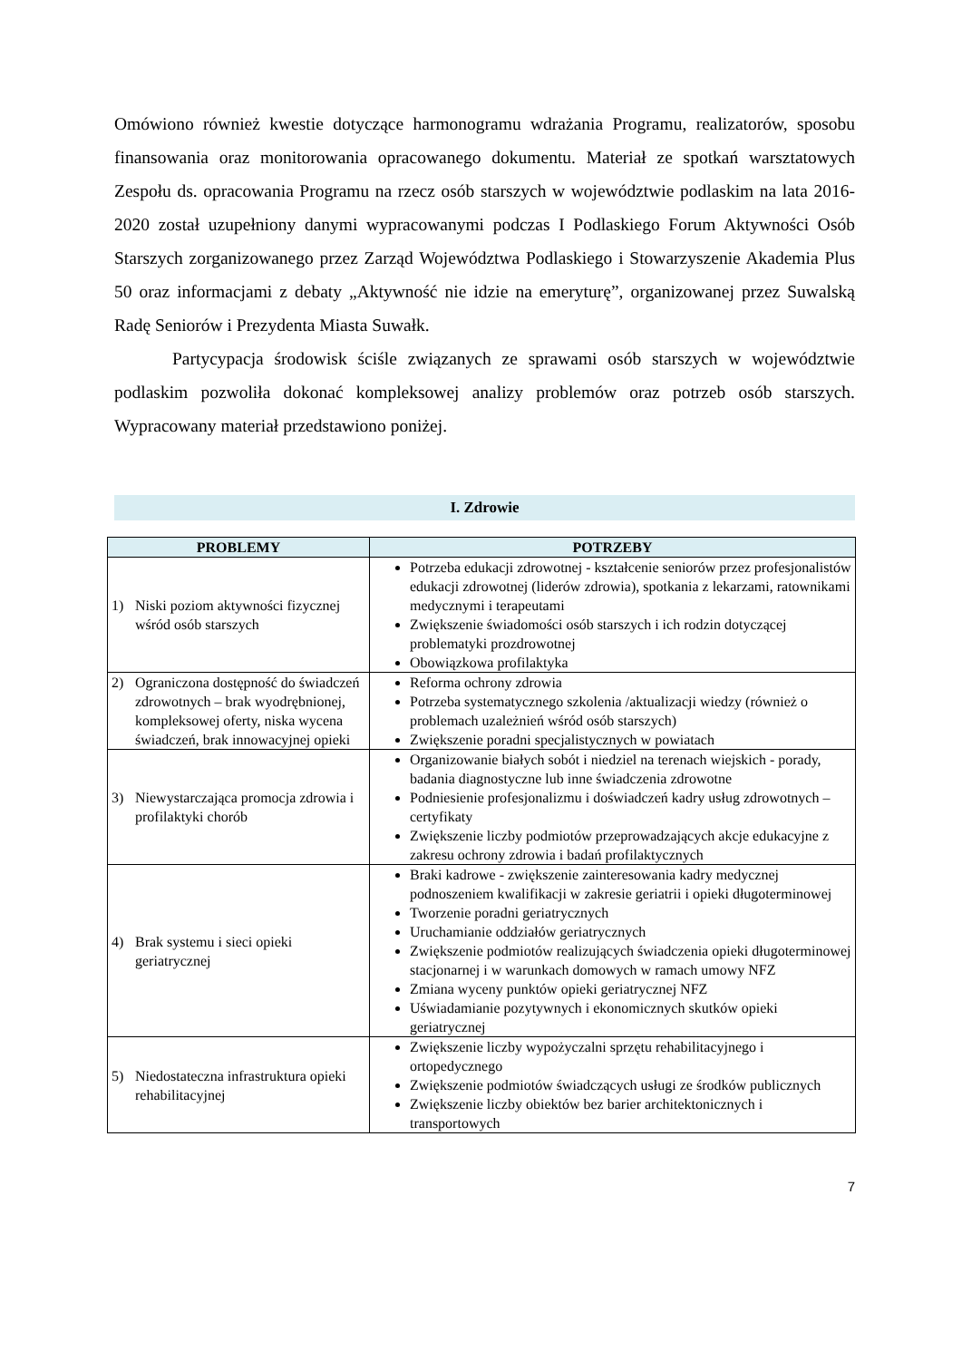Omówiono również kwestie dotyczące harmonogramu wdrażania Programu, realizatorów, sposobu finansowania oraz monitorowania opracowanego dokumentu. Materiał ze spotkań warsztatowych Zespołu ds. opracowania Programu na rzecz osób starszych w województwie podlaskim na lata 2016-2020 został uzupełniony danymi wypracowanymi podczas I Podlaskiego Forum Aktywności Osób Starszych zorganizowanego przez Zarząd Województwa Podlaskiego i Stowarzyszenie Akademia Plus 50 oraz informacjami z debaty „Aktywność nie idzie na emeryturę”, organizowanej przez Suwalską Radę Seniorów i Prezydenta Miasta Suwałk.
Partycypacja środowisk ściśle związanych ze sprawami osób starszych w województwie podlaskim pozwoliła dokonać kompleksowej analizy problemów oraz potrzeb osób starszych. Wypracowany materiał przedstawiono poniżej.
I. Zdrowie
| PROBLEMY | POTRZEBY |
| --- | --- |
| 1) Niski poziom aktywności fizycznej wśród osób starszych | Potrzeba edukacji zdrowotnej - kształcenie seniorów przez profesjonalistów edukacji zdrowotnej (liderów zdrowia), spotkania z lekarzami, ratownikami medycznymi i terapeutami Zwiększenie świadomości osób starszych i ich rodzin dotyczącej problematyki prozdrowotnej Obowiązkowa profilaktyka |
| 2) Ograniczona dostępność do świadczeń zdrowotnych – brak wyodrębnionej, kompleksowej oferty, niska wycena świadczeń, brak innowacyjnej opieki | Reforma ochrony zdrowia Potrzeba systematycznego szkolenia /aktualizacji wiedzy (również o problemach uzależnień wśród osób starszych) Zwiększenie poradni specjalistycznych w powiatach |
| 3) Niewystarczająca promocja zdrowia i profilaktyki chorób | Organizowanie białych sobót i niedziel na terenach wiejskich - porady, badania diagnostyczne lub inne świadczenia zdrowotne Podniesienie profesjonalizmu i doświadczeń kadry usług zdrowotnych – certyfikaty Zwiększenie liczby podmiotów przeprowadzających akcje edukacyjne z zakresu ochrony zdrowia i badań profilaktycznych |
| 4) Brak systemu i sieci opieki geriatrycznej | Braki kadrowe - zwiększenie zainteresowania kadry medycznej podnoszeniem kwalifikacji w zakresie geriatrii i opieki długoterminowej Tworzenie poradni geriatrycznych Uruchamianie oddziałów geriatrycznych Zwiększenie podmiotów realizujących świadczenia opieki długoterminowej stacjonarnej i w warunkach domowych w ramach umowy NFZ Zmiana wyceny punktów opieki geriatrycznej NFZ Uświadamianie pozytywnych i ekonomicznych skutków opieki geriatrycznej |
| 5) Niedostateczna infrastruktura opieki rehabilitacyjnej | Zwiększenie liczby wypożyczalni sprzętu rehabilitacyjnego i ortopedycznego Zwiększenie podmiotów świadczących usługi ze środków publicznych Zwiększenie liczby obiektów bez barier architektonicznych i transportowych |
7